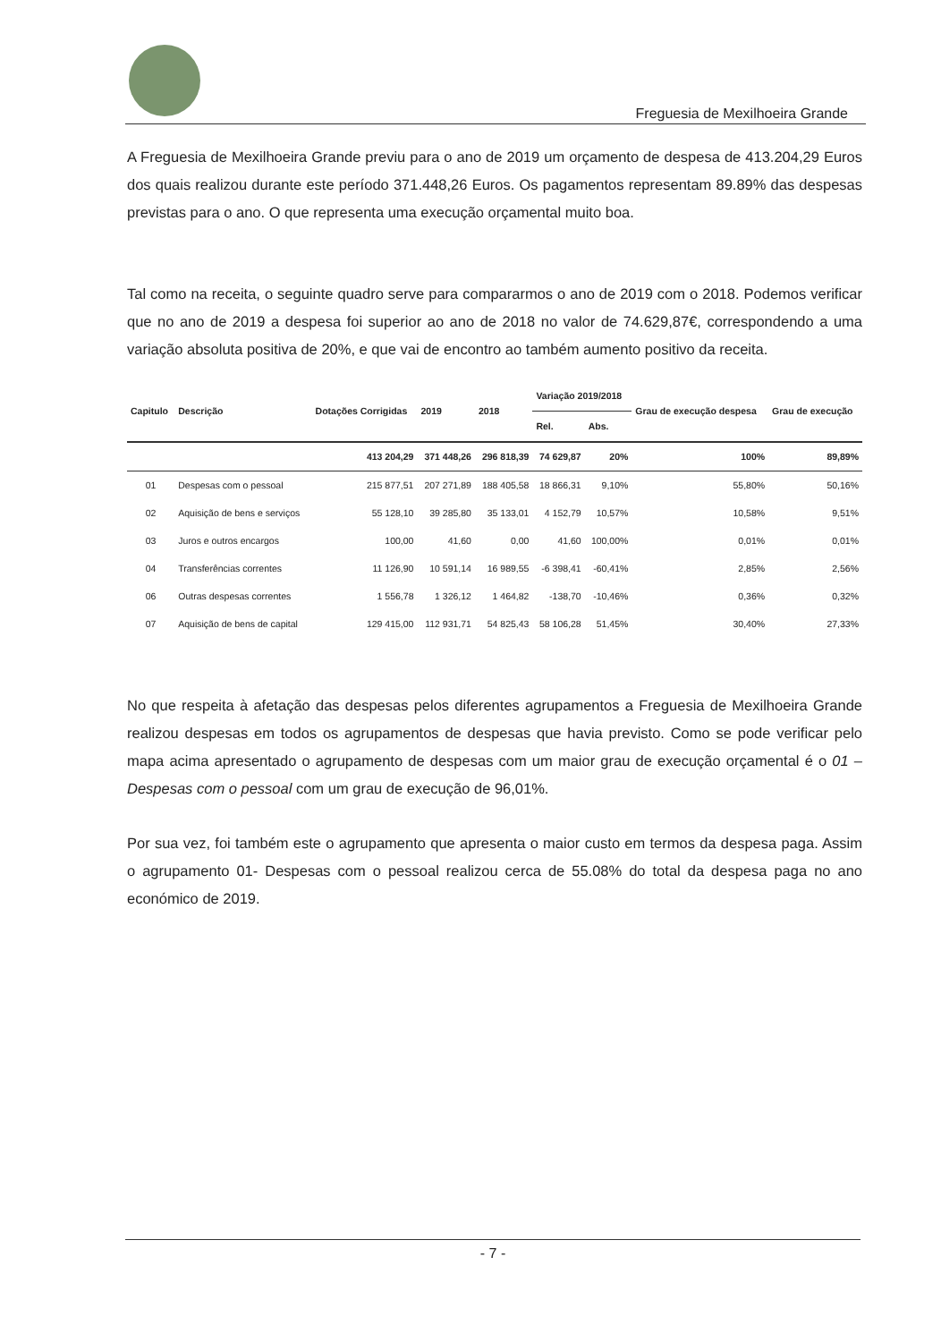Freguesia de Mexilhoeira Grande
A Freguesia de Mexilhoeira Grande previu para o ano de 2019 um orçamento de despesa de 413.204,29 Euros dos quais realizou durante este período 371.448,26 Euros. Os pagamentos representam 89.89% das despesas previstas para o ano. O que representa uma execução orçamental muito boa.
Tal como na receita, o seguinte quadro serve para compararmos o ano de 2019 com o 2018. Podemos verificar que no ano de 2019 a despesa foi superior ao ano de 2018 no valor de 74.629,87€, correspondendo a uma variação absoluta positiva de 20%, e que vai de encontro ao também aumento positivo da receita.
| Capitulo | Descrição | Dotações Corrigidas | 2019 | 2018 | Variação 2019/2018 | | Grau de execução despesa | Grau de execução |
| --- | --- | --- | --- | --- | --- | --- | --- | --- |
| | | | | | Rel. | Abs. | | |
| | | 413 204,29 | 371 448,26 | 296 818,39 | 74 629,87 | 20% | 100% | 89,89% |
| 01 | Despesas com o pessoal | 215 877,51 | 207 271,89 | 188 405,58 | 18 866,31 | 9,10% | 55,80% | 50,16% |
| 02 | Aquisição de bens e serviços | 55 128,10 | 39 285,80 | 35 133,01 | 4 152,79 | 10,57% | 10,58% | 9,51% |
| 03 | Juros e outros encargos | 100,00 | 41,60 | 0,00 | 41,60 | 100,00% | 0,01% | 0,01% |
| 04 | Transferências correntes | 11 126,90 | 10 591,14 | 16 989,55 | -6 398,41 | -60,41% | 2,85% | 2,56% |
| 06 | Outras despesas correntes | 1 556,78 | 1 326,12 | 1 464,82 | -138,70 | -10,46% | 0,36% | 0,32% |
| 07 | Aquisição de bens de capital | 129 415,00 | 112 931,71 | 54 825,43 | 58 106,28 | 51,45% | 30,40% | 27,33% |
No que respeita à afetação das despesas pelos diferentes agrupamentos a Freguesia de Mexilhoeira Grande realizou despesas em todos os agrupamentos de despesas que havia previsto. Como se pode verificar pelo mapa acima apresentado o agrupamento de despesas com um maior grau de execução orçamental é o 01 – Despesas com o pessoal com um grau de execução de 96,01%.
Por sua vez, foi também este o agrupamento que apresenta o maior custo em termos da despesa paga. Assim o agrupamento 01- Despesas com o pessoal realizou cerca de 55.08% do total da despesa paga no ano económico de 2019.
- 7 -